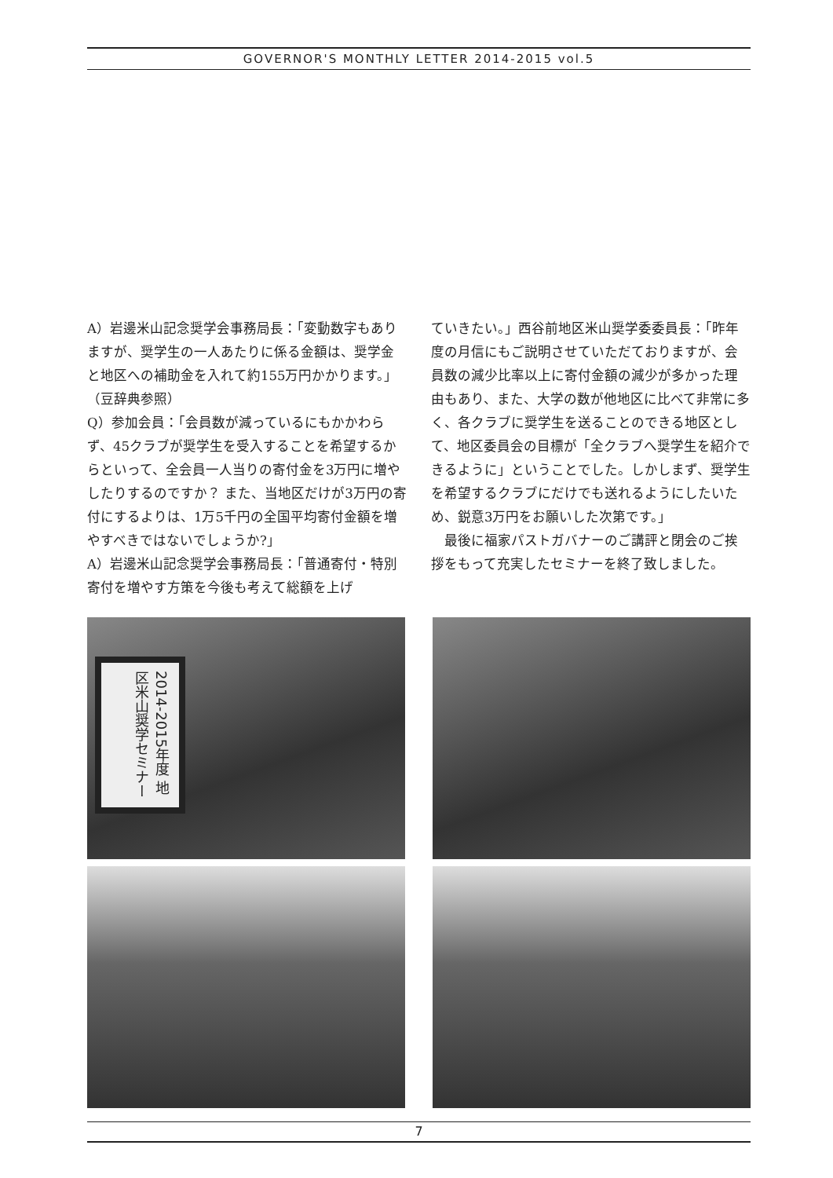GOVERNOR'S MONTHLY LETTER 2014-2015 vol.5
A）岩邊米山記念奨学会事務局長：「変動数字もありますが、奨学生の一人あたりに係る金額は、奨学金と地区への補助金を入れて約155万円かかります。」（豆辞典参照）
Q）参加会員：「会員数が減っているにもかかわらず、45クラブが奨学生を受入することを希望するからといって、全会員一人当りの寄付金を3万円に増やしたりするのですか？ また、当地区だけが3万円の寄付にするよりは、1万5千円の全国平均寄付金額を増やすべきではないでしょうか?」
A）岩邊米山記念奨学会事務局長：「普通寄付・特別寄付を増やす方策を今後も考えて総額を上げ
ていきたい。」西谷前地区米山奨学委委員長：「昨年度の月信にもご説明させていただておりますが、会員数の減少比率以上に寄付金額の減少が多かった理由もあり、また、大学の数が他地区に比べて非常に多く、各クラブに奨学生を送ることのできる地区として、地区委員会の目標が「全クラブへ奨学生を紹介できるように」ということでした。しかしまず、奨学生を希望するクラブにだけでも送れるようにしたいため、鋭意3万円をお願いした次第です。」
　最後に福家パストガバナーのご講評と閉会のご挨拶をもって充実したセミナーを終了致しました。
2014-2015年度 地区米山奨学セミナー
7